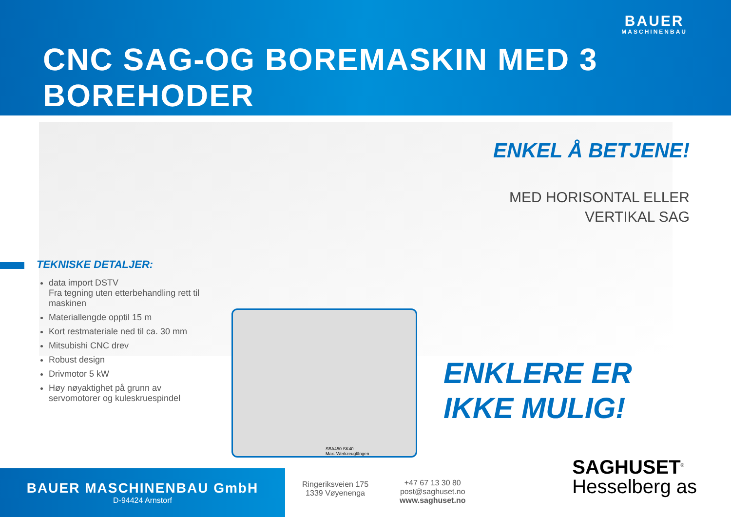BAUER
MASCHINENBAU
CNC SAG-OG BOREMASKIN MED 3 BOREHODER
ENKEL Å BETJENE!
MED HORISONTAL ELLER
VERTIKAL SAG
TEKNISKE DETALJER:
data import DSTV
Fra tegning uten etterbehandling rett til maskinen
Materiallengde opptil 15 m
Kort restmateriale ned til ca. 30 mm
Mitsubishi CNC drev
Robust design
Drivmotor 5 kW
Høy nøyaktighet på grunn av servomotorer og kuleskruespindel
SBA450 SK40
Max. Werkzeuglängen
ENKLERE ER
IKKE MULIG!
BAUER MASCHINENBAU GmbH
D-94424 Arnstorf
Ringeriksveien 175
1339 Vøyenenga
+47 67 13 30 80
post@saghuset.no
www.saghuset.no
SAGHUSET<sup>®</sup>
Hesselberg as